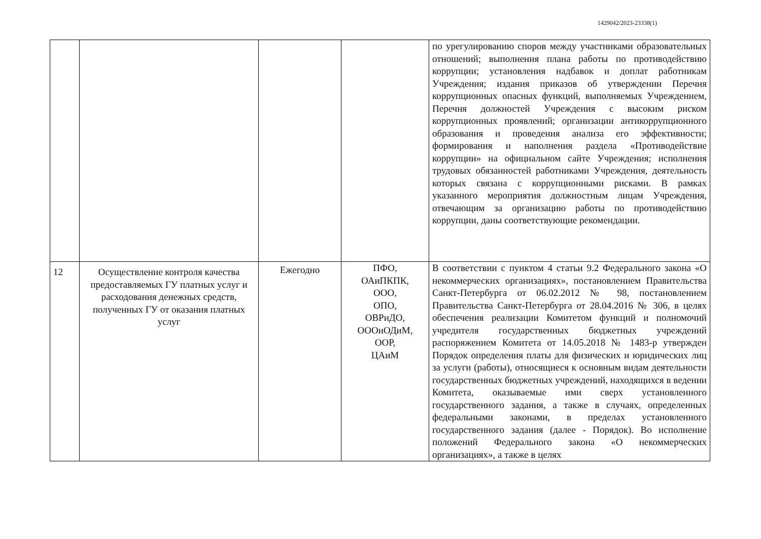1429042/2023-23338(1)
| | | | | по урегулированию споров между участниками образовательных отношений; выполнения плана работы по противодействию коррупции; установления надбавок и доплат работникам Учреждения; издания приказов об утверждении Перечня коррупционных опасных функций, выполняемых Учреждением, Перечня должностей Учреждения с высоким риском коррупционных проявлений; организации антикоррупционного образования и проведения анализа его эффективности; формирования и наполнения раздела «Противодействие коррупции» на официальном сайте Учреждения; исполнения трудовых обязанностей работниками Учреждения, деятельность которых связана с коррупционными рисками. В рамках указанного мероприятия должностным лицам Учреждения, отвечающим за организацию работы по противодействию коррупции, даны соответствующие рекомендации. |
| 12 | Осуществление контроля качества предоставляемых ГУ платных услуг и расходования денежных средств, полученных ГУ от оказания платных услуг | Ежегодно | ПФО, ОАиПКПК, ООО, ОПО, ОВРиДО, ОООиОДиМ, ООР, ЦАиМ | В соответствии с пунктом 4 статьи 9.2 Федерального закона «О некоммерческих организациях», постановлением Правительства Санкт-Петербурга от 06.02.2012 № 98, постановлением Правительства Санкт-Петербурга от 28.04.2016 № 306, в целях обеспечения реализации Комитетом функций и полномочий учредителя государственных бюджетных учреждений распоряжением Комитета от 14.05.2018 № 1483-р утвержден Порядок определения платы для физических и юридических лиц за услуги (работы), относящиеся к основным видам деятельности государственных бюджетных учреждений, находящихся в ведении Комитета, оказываемые ими сверх установленного государственного задания, а также в случаях, определенных федеральными законами, в пределах установленного государственного задания (далее - Порядок). Во исполнение положений Федерального закона «О некоммерческих организациях», а также в целях |